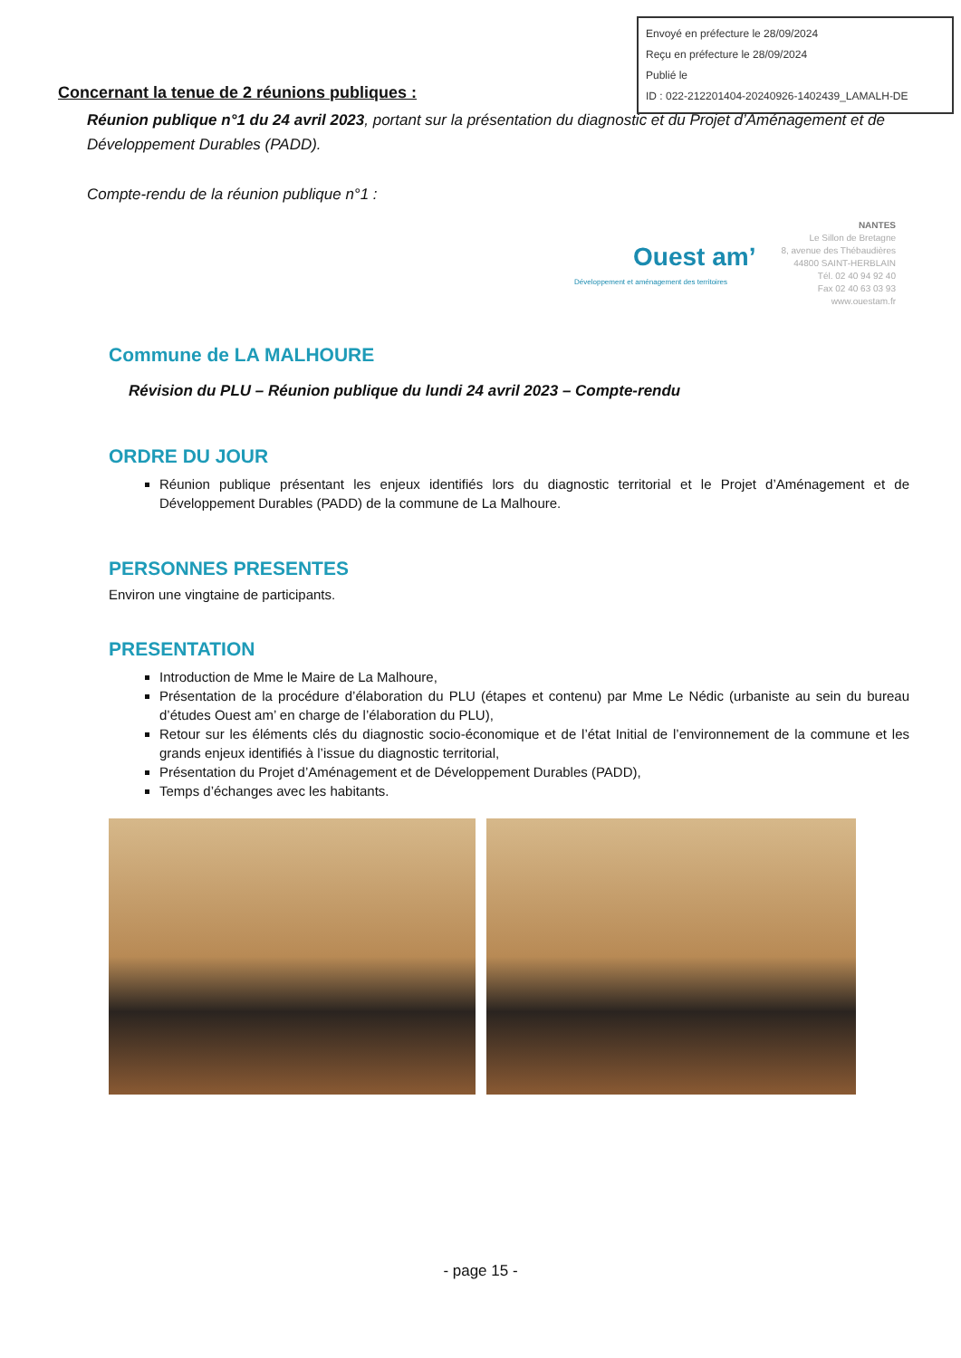Envoyé en préfecture le 28/09/2024
Reçu en préfecture le 28/09/2024
Publié le
ID : 022-212201404-20240926-1402439_LAMALH-DE
Concernant la tenue de 2 réunions publiques :
Réunion publique n°1 du 24 avril 2023, portant sur la présentation du diagnostic et du Projet d’Aménagement et de Développement Durables (PADD).
Compte-rendu de la réunion publique n°1 :
Ouest am’
Développement et aménagement des territoires
NANTES
Le Sillon de Bretagne
8, avenue des Thébaudières
44800 SAINT-HERBLAIN
Tél. 02 40 94 92 40
Fax 02 40 63 03 93
www.ouestam.fr
Commune de LA MALHOURE
Révision du PLU – Réunion publique du lundi 24 avril 2023 – Compte-rendu
ORDRE DU JOUR
Réunion publique présentant les enjeux identifiés lors du diagnostic territorial et le Projet d’Aménagement et de Développement Durables (PADD) de la commune de La Malhoure.
PERSONNES PRESENTES
Environ une vingtaine de participants.
PRESENTATION
Introduction de Mme le Maire de La Malhoure,
Présentation de la procédure d’élaboration du PLU (étapes et contenu) par Mme Le Nédic (urbaniste au sein du bureau d’études Ouest am’ en charge de l’élaboration du PLU),
Retour sur les éléments clés du diagnostic socio-économique et de l’état Initial de l’environnement de la commune et les grands enjeux identifiés à l’issue du diagnostic territorial,
Présentation du Projet d’Aménagement et de Développement Durables (PADD),
Temps d’échanges avec les habitants.
- page 15 -